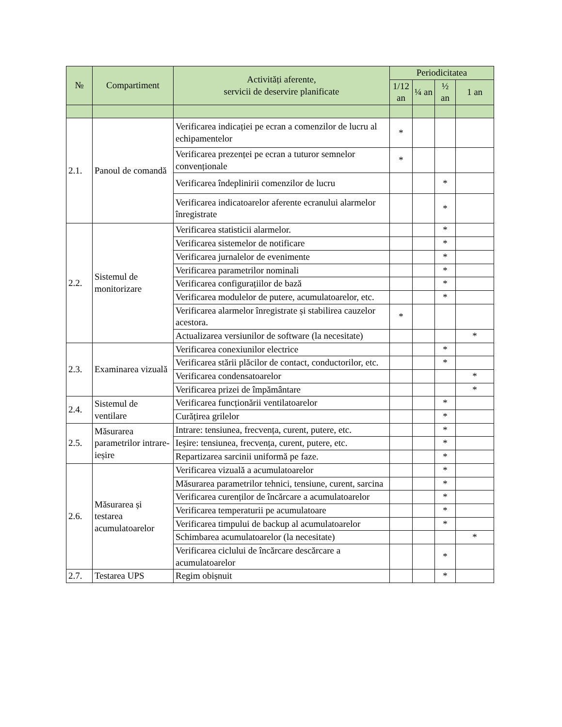| № | Compartiment | Activități aferente, servicii de deservire planificate | Periodicitatea | | | |
| --- | --- | --- | --- | --- | --- | --- |
| | | | 1/12 an | ¼ an | ½ an | 1 an |
| 2.1. | Panoul de comandă | Verificarea indicației pe ecran a comenzilor de lucru al echipamentelor | * | | | |
| | | Verificarea prezenței pe ecran a tuturor semnelor convenționale | * | | | |
| | | Verificarea îndeplinirii comenzilor de lucru | | | * | |
| | | Verificarea indicatoarelor aferente ecranului alarmelor înregistrate | | | * | |
| 2.2. | Sistemul de monitorizare | Verificarea statisticii alarmelor. | | | * | |
| | | Verificarea sistemelor de notificare | | | * | |
| | | Verificarea jurnalelor de evenimente | | | * | |
| | | Verificarea parametrilor nominali | | | * | |
| | | Verificarea configurațiilor de bază | | | * | |
| | | Verificarea modulelor de putere, acumulatoarelor, etc. | | | * | |
| | | Verificarea alarmelor înregistrate și stabilirea cauzelor acestora. | * | | | |
| | | Actualizarea versiunilor de software (la necesitate) | | | | * |
| 2.3. | Examinarea vizuală | Verificarea conexiunilor electrice | | | * | |
| | | Verificarea stării plăcilor de contact, conductorilor, etc. | | | * | |
| | | Verificarea condensatoarelor | | | | * |
| | | Verificarea prizei de împământare | | | | * |
| 2.4. | Sistemul de ventilare | Verificarea funcționării ventilatoarelor | | | * | |
| | | Curățirea grilelor | | | * | |
| 2.5. | Măsurarea parametrilor intrare-ieșire | Intrare: tensiunea, frecvența, curent, putere, etc. | | | * | |
| | | Ieșire: tensiunea, frecvența, curent, putere, etc. | | | * | |
| | | Repartizarea sarcinii uniformă pe faze. | | | * | |
| 2.6. | Măsurarea și testarea acumulatoarelor | Verificarea vizuală a acumulatoarelor | | | * | |
| | | Măsurarea parametrilor tehnici, tensiune, curent, sarcina | | | * | |
| | | Verificarea curenților de încărcare a acumulatoarelor | | | * | |
| | | Verificarea temperaturii pe acumulatoare | | | * | |
| | | Verificarea timpului de backup al acumulatoarelor | | | * | |
| | | Schimbarea acumulatoarelor (la necesitate) | | | | * |
| | | Verificarea ciclului de încărcare descărcare a acumulatoarelor | | | * | |
| 2.7. | Testarea UPS | Regim obișnuit | | | * | |